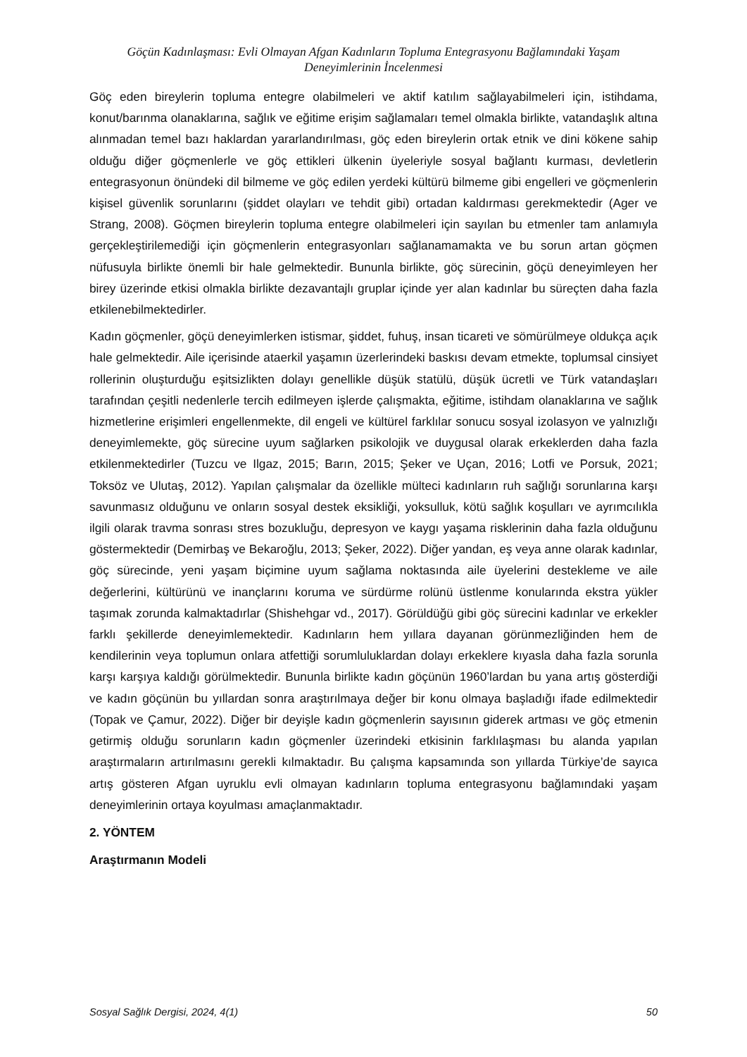Göçün Kadınlaşması: Evli Olmayan Afgan Kadınların Topluma Entegrasyonu Bağlamındaki Yaşam
Deneyimlerinin İncelenmesi
Göç eden bireylerin topluma entegre olabilmeleri ve aktif katılım sağlayabilmeleri için, istihdama, konut/barınma olanaklarına, sağlık ve eğitime erişim sağlamaları temel olmakla birlikte, vatandaşlık altına alınmadan temel bazı haklardan yararlandırılması, göç eden bireylerin ortak etnik ve dini kökene sahip olduğu diğer göçmenlerle ve göç ettikleri ülkenin üyeleriyle sosyal bağlantı kurması, devletlerin entegrasyonun önündeki dil bilmeme ve göç edilen yerdeki kültürü bilmeme gibi engelleri ve göçmenlerin kişisel güvenlik sorunlarını (şiddet olayları ve tehdit gibi) ortadan kaldırması gerekmektedir (Ager ve Strang, 2008). Göçmen bireylerin topluma entegre olabilmeleri için sayılan bu etmenler tam anlamıyla gerçekleştirilemediği için göçmenlerin entegrasyonları sağlanamamakta ve bu sorun artan göçmen nüfusuyla birlikte önemli bir hale gelmektedir. Bununla birlikte, göç sürecinin, göçü deneyimleyen her birey üzerinde etkisi olmakla birlikte dezavantajlı gruplar içinde yer alan kadınlar bu süreçten daha fazla etkilenebilmektedirler.
Kadın göçmenler, göçü deneyimlerken istismar, şiddet, fuhuş, insan ticareti ve sömürülmeye oldukça açık hale gelmektedir. Aile içerisinde ataerkil yaşamın üzerlerindeki baskısı devam etmekte, toplumsal cinsiyet rollerinin oluşturduğu eşitsizlikten dolayı genellikle düşük statülü, düşük ücretli ve Türk vatandaşları tarafından çeşitli nedenlerle tercih edilmeyen işlerde çalışmakta, eğitime, istihdam olanaklarına ve sağlık hizmetlerine erişimleri engellenmekte, dil engeli ve kültürel farklılar sonucu sosyal izolasyon ve yalnızlığı deneyimlemekte, göç sürecine uyum sağlarken psikolojik ve duygusal olarak erkeklerden daha fazla etkilenmektedirler (Tuzcu ve Ilgaz, 2015; Barın, 2015; Şeker ve Uçan, 2016; Lotfi ve Porsuk, 2021; Toksöz ve Ulutaş, 2012). Yapılan çalışmalar da özellikle mülteci kadınların ruh sağlığı sorunlarına karşı savunmasız olduğunu ve onların sosyal destek eksikliği, yoksulluk, kötü sağlık koşulları ve ayrımcılıkla ilgili olarak travma sonrası stres bozukluğu, depresyon ve kaygı yaşama risklerinin daha fazla olduğunu göstermektedir (Demirbaş ve Bekaroğlu, 2013; Şeker, 2022). Diğer yandan, eş veya anne olarak kadınlar, göç sürecinde, yeni yaşam biçimine uyum sağlama noktasında aile üyelerini destekleme ve aile değerlerini, kültürünü ve inançlarını koruma ve sürdürme rolünü üstlenme konularında ekstra yükler taşımak zorunda kalmaktadırlar (Shishehgar vd., 2017). Görüldüğü gibi göç sürecini kadınlar ve erkekler farklı şekillerde deneyimlemektedir. Kadınların hem yıllara dayanan görünmezliğinden hem de kendilerinin veya toplumun onlara atfettiği sorumluluklardan dolayı erkeklere kıyasla daha fazla sorunla karşı karşıya kaldığı görülmektedir. Bununla birlikte kadın göçünün 1960’lardan bu yana artış gösterdiği ve kadın göçünün bu yıllardan sonra araştırılmaya değer bir konu olmaya başladığı ifade edilmektedir (Topak ve Çamur, 2022). Diğer bir deyişle kadın göçmenlerin sayısının giderek artması ve göç etmenin getirmiş olduğu sorunların kadın göçmenler üzerindeki etkisinin farklılaşması bu alanda yapılan araştırmaların artırılmasını gerekli kılmaktadır. Bu çalışma kapsamında son yıllarda Türkiye’de sayıca artış gösteren Afgan uyruklu evli olmayan kadınların topluma entegrasyonu bağlamındaki yaşam deneyimlerinin ortaya koyulması amaçlanmaktadır.
2. YÖNTEM
Araştırmanın Modeli
Sosyal Sağlık Dergisi, 2024, 4(1) 50